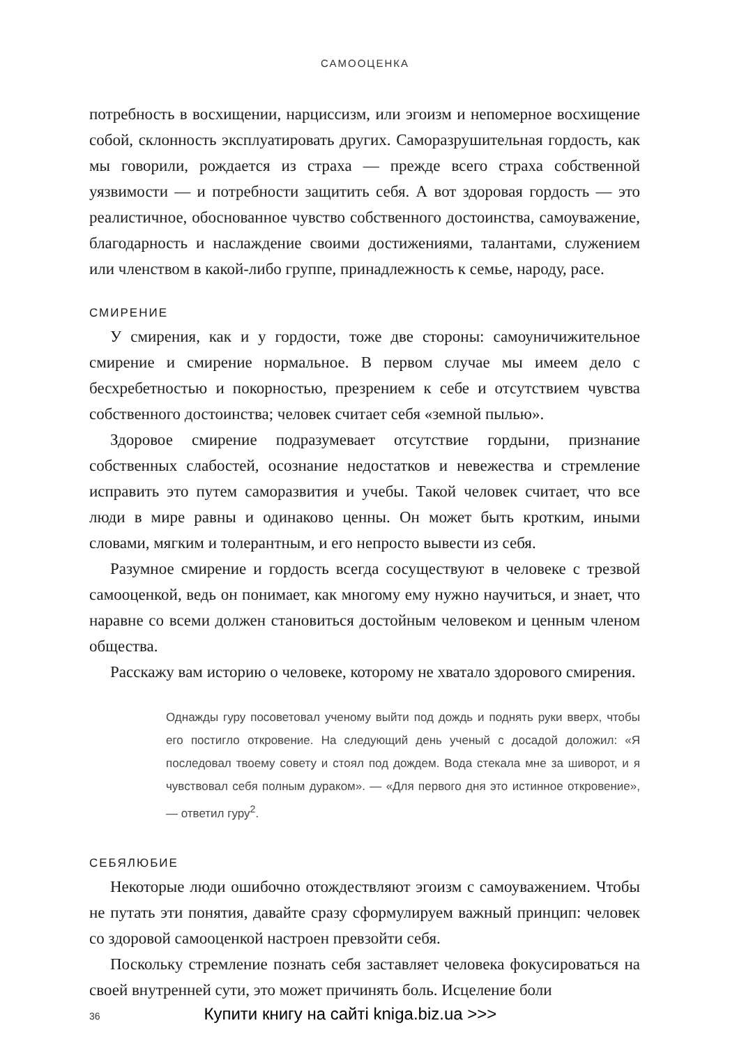САМООЦЕНКА
потребность в восхищении, нарциссизм, или эгоизм и непомерное восхищение собой, склонность эксплуатировать других. Саморазрушительная гордость, как мы говорили, рождается из страха — прежде всего страха собственной уязвимости — и потребности защитить себя. А вот здоровая гордость — это реалистичное, обоснованное чувство собственного достоинства, самоуважение, благодарность и наслаждение своими достижениями, талантами, служением или членством в какой-либо группе, принадлежность к семье, народу, расе.
СМИРЕНИЕ
У смирения, как и у гордости, тоже две стороны: самоуничижительное смирение и смирение нормальное. В первом случае мы имеем дело с бесхребетностью и покорностью, презрением к себе и отсутствием чувства собственного достоинства; человек считает себя «земной пылью».
Здоровое смирение подразумевает отсутствие гордыни, признание собственных слабостей, осознание недостатков и невежества и стремление исправить это путем саморазвития и учебы. Такой человек считает, что все люди в мире равны и одинаково ценны. Он может быть кротким, иными словами, мягким и толерантным, и его непросто вывести из себя.
Разумное смирение и гордость всегда сосуществуют в человеке с трезвой самооценкой, ведь он понимает, как многому ему нужно научиться, и знает, что наравне со всеми должен становиться достойным человеком и ценным членом общества.
Расскажу вам историю о человеке, которому не хватало здорового смирения.
Однажды гуру посоветовал ученому выйти под дождь и поднять руки вверх, чтобы его постигло откровение. На следующий день ученый с досадой доложил: «Я последовал твоему совету и стоял под дождем. Вода стекала мне за шиворот, и я чувствовал себя полным дураком». — «Для первого дня это истинное откровение», — ответил гуру<sup>2</sup>.
СЕБЯЛЮБИЕ
Некоторые люди ошибочно отождествляют эгоизм с самоуважением. Чтобы не путать эти понятия, давайте сразу сформулируем важный принцип: человек со здоровой самооценкой настроен превзойти себя.
Поскольку стремление познать себя заставляет человека фокусироваться на своей внутренней сути, это может причинять боль. Исцеление боли
36 Купити книгу на сайті kniga.biz.ua >>>